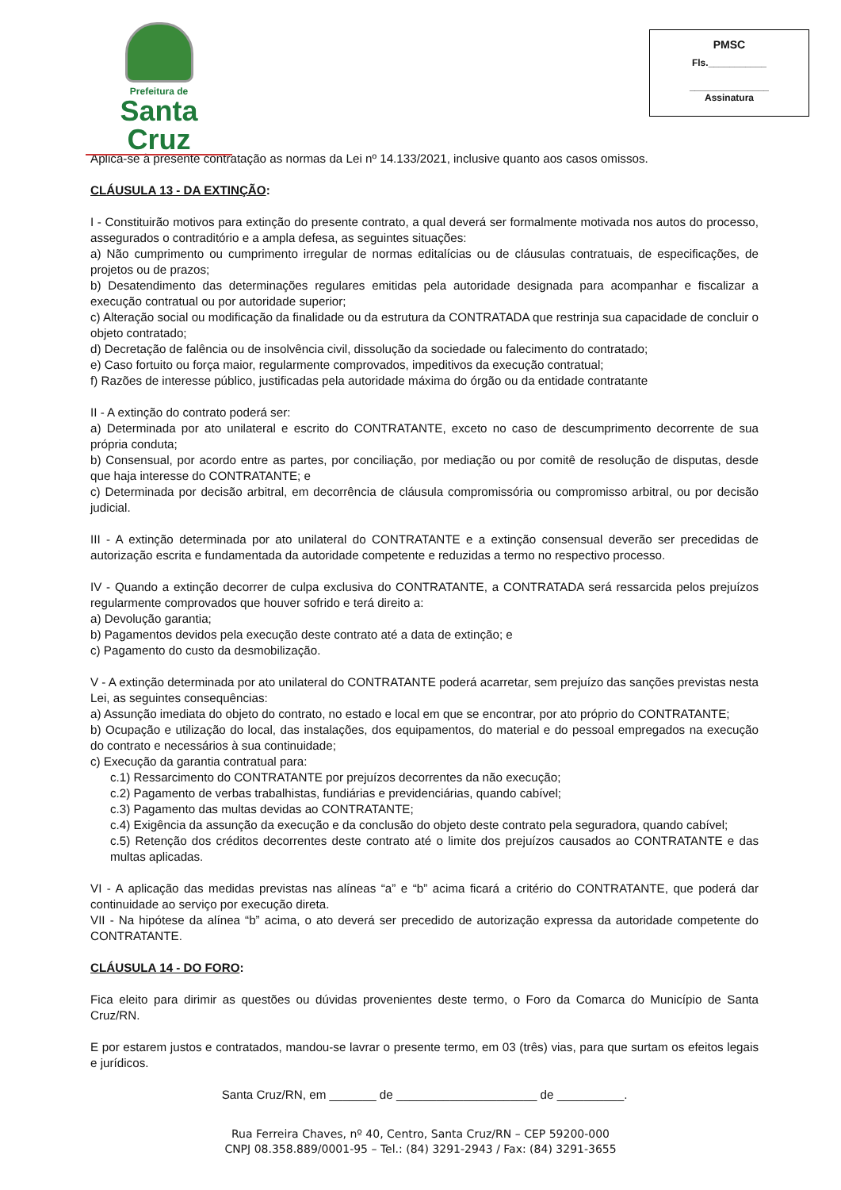Prefeitura de
Santa Cruz
PMSC
Fls.___________
_______________
Assinatura
Aplica-se à presente contratação as normas da Lei nº 14.133/2021, inclusive quanto aos casos omissos.
CLÁUSULA 13 - DA EXTINÇÃO:
I - Constituirão motivos para extinção do presente contrato, a qual deverá ser formalmente motivada nos autos do processo, assegurados o contraditório e a ampla defesa, as seguintes situações:
a) Não cumprimento ou cumprimento irregular de normas editalícias ou de cláusulas contratuais, de especificações, de projetos ou de prazos;
b) Desatendimento das determinações regulares emitidas pela autoridade designada para acompanhar e fiscalizar a execução contratual ou por autoridade superior;
c) Alteração social ou modificação da finalidade ou da estrutura da CONTRATADA que restrinja sua capacidade de concluir o objeto contratado;
d) Decretação de falência ou de insolvência civil, dissolução da sociedade ou falecimento do contratado;
e) Caso fortuito ou força maior, regularmente comprovados, impeditivos da execução contratual;
f) Razões de interesse público, justificadas pela autoridade máxima do órgão ou da entidade contratante
II - A extinção do contrato poderá ser:
a) Determinada por ato unilateral e escrito do CONTRATANTE, exceto no caso de descumprimento decorrente de sua própria conduta;
b) Consensual, por acordo entre as partes, por conciliação, por mediação ou por comitê de resolução de disputas, desde que haja interesse do CONTRATANTE; e
c) Determinada por decisão arbitral, em decorrência de cláusula compromissória ou compromisso arbitral, ou por decisão judicial.
III - A extinção determinada por ato unilateral do CONTRATANTE e a extinção consensual deverão ser precedidas de autorização escrita e fundamentada da autoridade competente e reduzidas a termo no respectivo processo.
IV - Quando a extinção decorrer de culpa exclusiva do CONTRATANTE, a CONTRATADA será ressarcida pelos prejuízos regularmente comprovados que houver sofrido e terá direito a:
a) Devolução garantia;
b) Pagamentos devidos pela execução deste contrato até a data de extinção; e
c) Pagamento do custo da desmobilização.
V - A extinção determinada por ato unilateral do CONTRATANTE poderá acarretar, sem prejuízo das sanções previstas nesta Lei, as seguintes consequências:
a) Assunção imediata do objeto do contrato, no estado e local em que se encontrar, por ato próprio do CONTRATANTE;
b) Ocupação e utilização do local, das instalações, dos equipamentos, do material e do pessoal empregados na execução do contrato e necessários à sua continuidade;
c) Execução da garantia contratual para:
c.1) Ressarcimento do CONTRATANTE por prejuízos decorrentes da não execução;
c.2) Pagamento de verbas trabalhistas, fundiárias e previdenciárias, quando cabível;
c.3) Pagamento das multas devidas ao CONTRATANTE;
c.4) Exigência da assunção da execução e da conclusão do objeto deste contrato pela seguradora, quando cabível;
c.5) Retenção dos créditos decorrentes deste contrato até o limite dos prejuízos causados ao CONTRATANTE e das multas aplicadas.
VI - A aplicação das medidas previstas nas alíneas “a” e “b” acima ficará a critério do CONTRATANTE, que poderá dar continuidade ao serviço por execução direta.
VII - Na hipótese da alínea “b” acima, o ato deverá ser precedido de autorização expressa da autoridade competente do CONTRATANTE.
CLÁUSULA 14 - DO FORO:
Fica eleito para dirimir as questões ou dúvidas provenientes deste termo, o Foro da Comarca do Município de Santa Cruz/RN.
E por estarem justos e contratados, mandou-se lavrar o presente termo, em 03 (três) vias, para que surtam os efeitos legais e jurídicos.
Santa Cruz/RN, em _______ de _____________________ de __________.
Rua Ferreira Chaves, nº 40, Centro, Santa Cruz/RN – CEP 59200-000
CNPJ 08.358.889/0001-95 – Tel.: (84) 3291-2943 / Fax: (84) 3291-3655